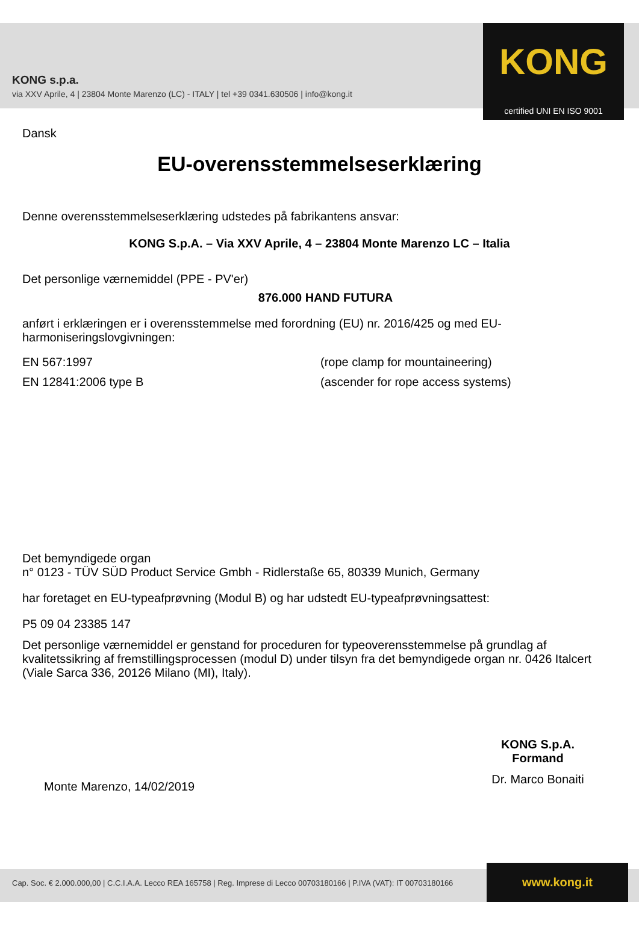KONG s.p.a.
via XXV Aprile, 4 | 23804 Monte Marenzo (LC) - ITALY | tel +39 0341.630506 | info@kong.it
KONG
certified UNI EN ISO 9001
Dansk
EU-overensstemmelseserklæring
Denne overensstemmelseserklæring udstedes på fabrikantens ansvar:
KONG S.p.A. – Via XXV Aprile, 4 – 23804 Monte Marenzo LC – Italia
Det personlige værnemiddel (PPE - PV'er)
876.000 HAND FUTURA
anført i erklæringen er i overensstemmelse med forordning (EU) nr. 2016/425 og med EU-harmoniseringslovgivningen:
EN 567:1997 (rope clamp for mountaineering)
EN 12841:2006 type B (ascender for rope access systems)
Det bemyndigede organ
n° 0123 - TÜV SÜD Product Service Gmbh - Ridlerstaße 65, 80339 Munich, Germany
har foretaget en EU-typeafprøvning (Modul B) og har udstedt EU-typeafprøvningsattest:
P5 09 04 23385 147
Det personlige værnemiddel er genstand for proceduren for typeoverensstemmelse på grundlag af kvalitetssikring af fremstillingsprocessen (modul D) under tilsyn fra det bemyndigede organ nr. 0426 Italcert (Viale Sarca 336, 20126 Milano (MI), Italy).
Monte Marenzo, 14/02/2019
KONG S.p.A.
Formand
Dr. Marco Bonaiti
Cap. Soc. € 2.000.000,00 | C.C.I.A.A. Lecco REA 165758 | Reg. Imprese di Lecco 00703180166 | P.IVA (VAT): IT 00703180166
www.kong.it